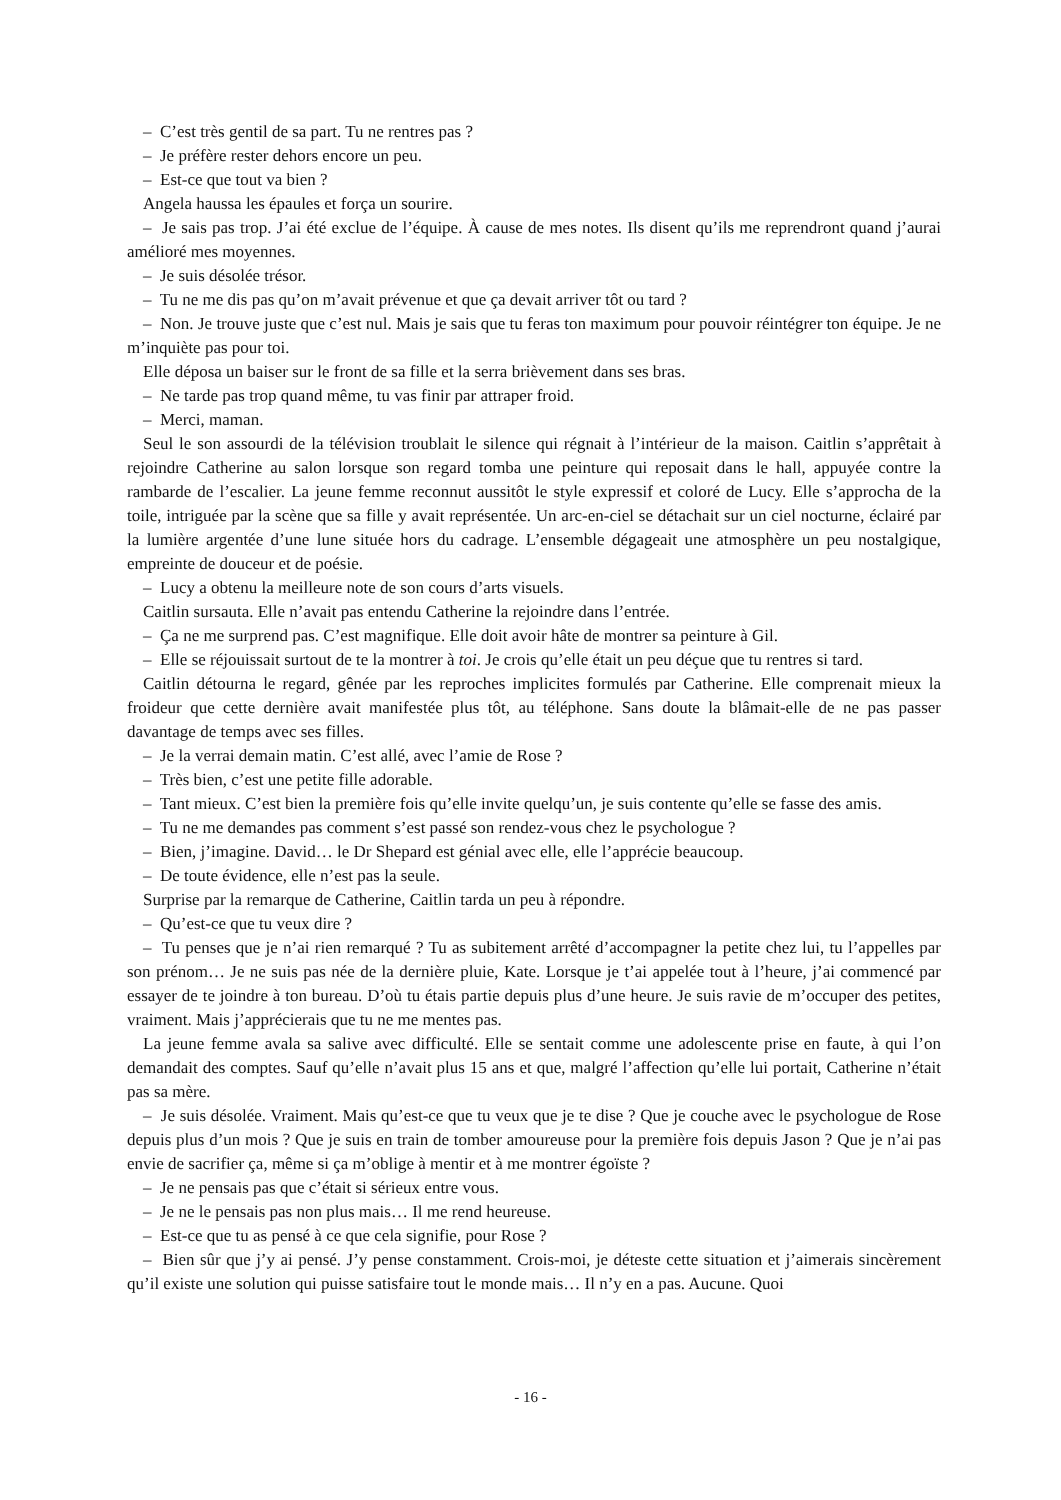– C’est très gentil de sa part. Tu ne rentres pas ?
– Je préfère rester dehors encore un peu.
– Est-ce que tout va bien ?
Angela haussa les épaules et força un sourire.
– Je sais pas trop. J’ai été exclue de l’équipe. À cause de mes notes. Ils disent qu’ils me reprendront quand j’aurai amélioré mes moyennes.
– Je suis désolée trésor.
– Tu ne me dis pas qu’on m’avait prévenue et que ça devait arriver tôt ou tard ?
– Non. Je trouve juste que c’est nul. Mais je sais que tu feras ton maximum pour pouvoir réintégrer ton équipe. Je ne m’inquiète pas pour toi.
Elle déposa un baiser sur le front de sa fille et la serra brièvement dans ses bras.
– Ne tarde pas trop quand même, tu vas finir par attraper froid.
– Merci, maman.
Seul le son assourdi de la télévision troublait le silence qui régnait à l’intérieur de la maison. Caitlin s’apprêtait à rejoindre Catherine au salon lorsque son regard tomba une peinture qui reposait dans le hall, appuyée contre la rambarde de l’escalier. La jeune femme reconnut aussitôt le style expressif et coloré de Lucy. Elle s’approcha de la toile, intriguée par la scène que sa fille y avait représentée. Un arc-en-ciel se détachait sur un ciel nocturne, éclairé par la lumière argentée d’une lune située hors du cadrage. L’ensemble dégageait une atmosphère un peu nostalgique, empreinte de douceur et de poésie.
– Lucy a obtenu la meilleure note de son cours d’arts visuels.
Caitlin sursauta. Elle n’avait pas entendu Catherine la rejoindre dans l’entrée.
– Ça ne me surprend pas. C’est magnifique. Elle doit avoir hâte de montrer sa peinture à Gil.
– Elle se réjouissait surtout de te la montrer à toi. Je crois qu’elle était un peu déçue que tu rentres si tard.
Caitlin détourna le regard, gênée par les reproches implicites formulés par Catherine. Elle comprenait mieux la froideur que cette dernière avait manifestée plus tôt, au téléphone. Sans doute la blâmait-elle de ne pas passer davantage de temps avec ses filles.
– Je la verrai demain matin. C’est allé, avec l’amie de Rose ?
– Très bien, c’est une petite fille adorable.
– Tant mieux. C’est bien la première fois qu’elle invite quelqu’un, je suis contente qu’elle se fasse des amis.
– Tu ne me demandes pas comment s’est passé son rendez-vous chez le psychologue ?
– Bien, j’imagine. David… le Dr Shepard est génial avec elle, elle l’apprécie beaucoup.
– De toute évidence, elle n’est pas la seule.
Surprise par la remarque de Catherine, Caitlin tarda un peu à répondre.
– Qu’est-ce que tu veux dire ?
– Tu penses que je n’ai rien remarqué ? Tu as subitement arrêté d’accompagner la petite chez lui, tu l’appelles par son prénom… Je ne suis pas née de la dernière pluie, Kate. Lorsque je t’ai appelée tout à l’heure, j’ai commencé par essayer de te joindre à ton bureau. D’où tu étais partie depuis plus d’une heure. Je suis ravie de m’occuper des petites, vraiment. Mais j’apprécierais que tu ne me mentes pas.
La jeune femme avala sa salive avec difficulté. Elle se sentait comme une adolescente prise en faute, à qui l’on demandait des comptes. Sauf qu’elle n’avait plus 15 ans et que, malgré l’affection qu’elle lui portait, Catherine n’était pas sa mère.
– Je suis désolée. Vraiment. Mais qu’est-ce que tu veux que je te dise ? Que je couche avec le psychologue de Rose depuis plus d’un mois ? Que je suis en train de tomber amoureuse pour la première fois depuis Jason ? Que je n’ai pas envie de sacrifier ça, même si ça m’oblige à mentir et à me montrer égoïste ?
– Je ne pensais pas que c’était si sérieux entre vous.
– Je ne le pensais pas non plus mais… Il me rend heureuse.
– Est-ce que tu as pensé à ce que cela signifie, pour Rose ?
– Bien sûr que j’y ai pensé. J’y pense constamment. Crois-moi, je déteste cette situation et j’aimerais sincèrement qu’il existe une solution qui puisse satisfaire tout le monde mais… Il n’y en a pas. Aucune. Quoi
- 16 -